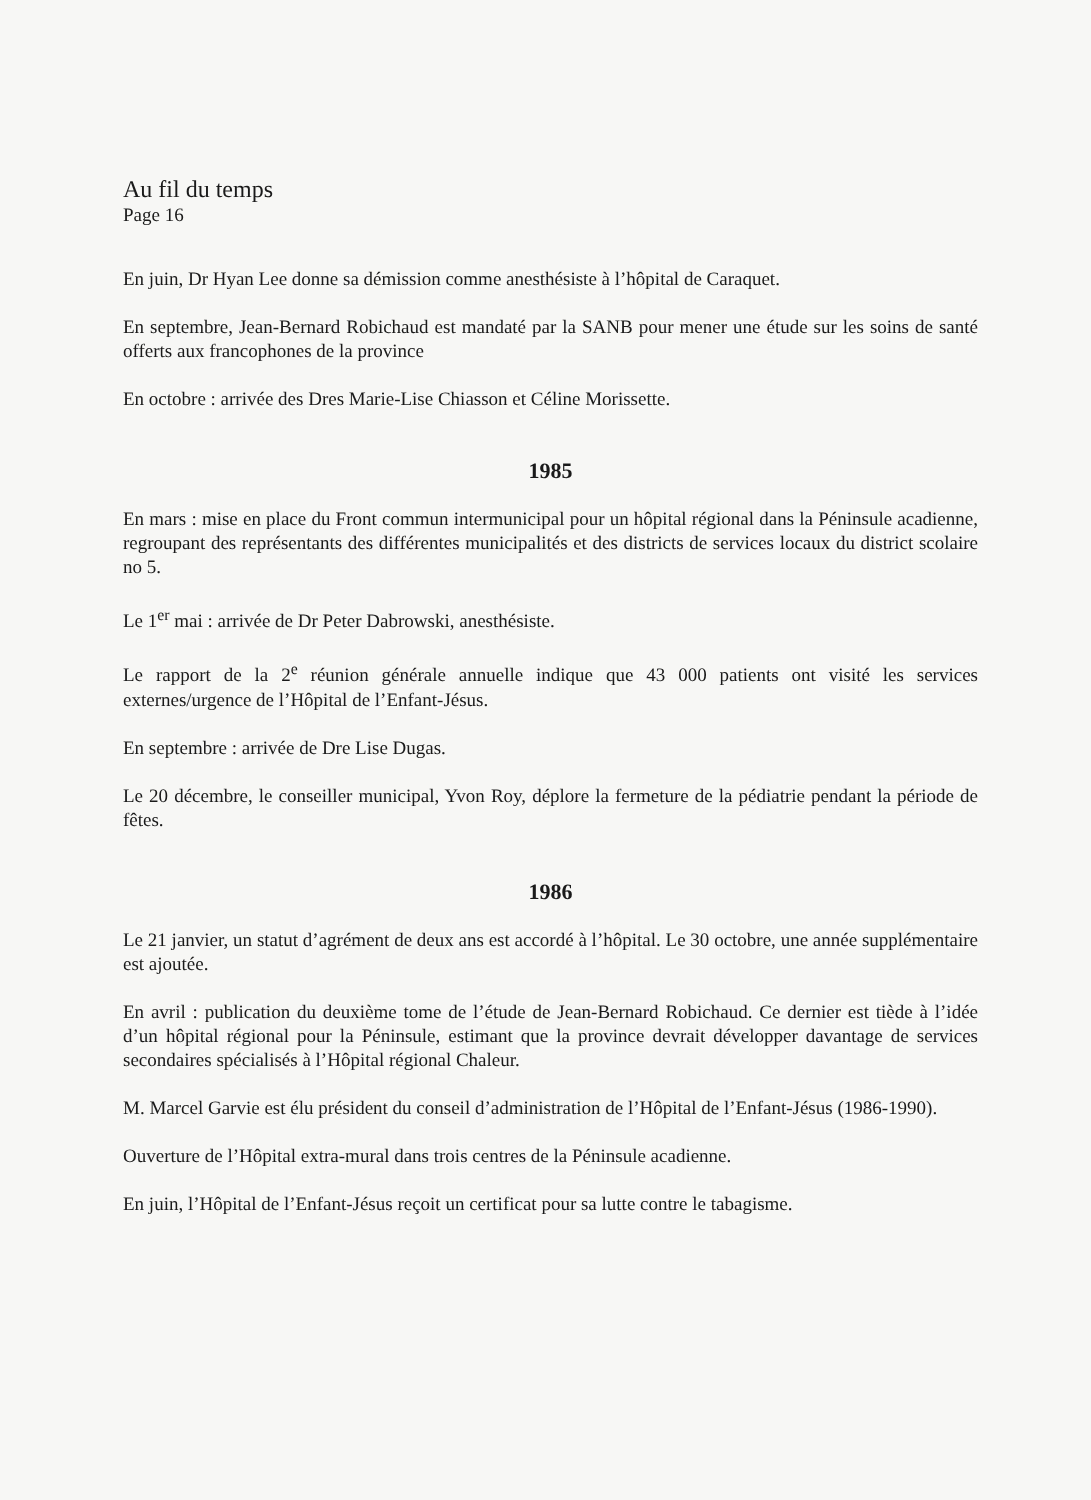Au fil du temps
Page 16
En juin, Dr Hyan Lee donne sa démission comme anesthésiste à l’hôpital de Caraquet.
En septembre, Jean-Bernard Robichaud est mandaté par la SANB pour mener une étude sur les soins de santé offerts aux francophones de la province
En octobre : arrivée des Dres Marie-Lise Chiasson et Céline Morissette.
1985
En mars : mise en place du Front commun intermunicipal pour un hôpital régional dans la Péninsule acadienne, regroupant des représentants des différentes municipalités et des districts de services locaux du district scolaire no 5.
Le 1<sup>er</sup> mai : arrivée de Dr Peter Dabrowski, anesthésiste.
Le rapport de la 2<sup>e</sup> réunion générale annuelle indique que 43 000 patients ont visité les services externes/urgence de l’Hôpital de l’Enfant-Jésus.
En septembre : arrivée de Dre Lise Dugas.
Le 20 décembre, le conseiller municipal, Yvon Roy, déplore la fermeture de la pédiatrie pendant la période de fêtes.
1986
Le 21 janvier, un statut d’agrément de deux ans est accordé à l’hôpital. Le 30 octobre, une année supplémentaire est ajoutée.
En avril : publication du deuxième tome de l’étude de Jean-Bernard Robichaud. Ce dernier est tiède à l’idée d’un hôpital régional pour la Péninsule, estimant que la province devrait développer davantage de services secondaires spécialisés à l’Hôpital régional Chaleur.
M. Marcel Garvie est élu président du conseil d’administration de l’Hôpital de l’Enfant-Jésus (1986-1990).
Ouverture de l’Hôpital extra-mural dans trois centres de la Péninsule acadienne.
En juin, l’Hôpital de l’Enfant-Jésus reçoit un certificat pour sa lutte contre le tabagisme.